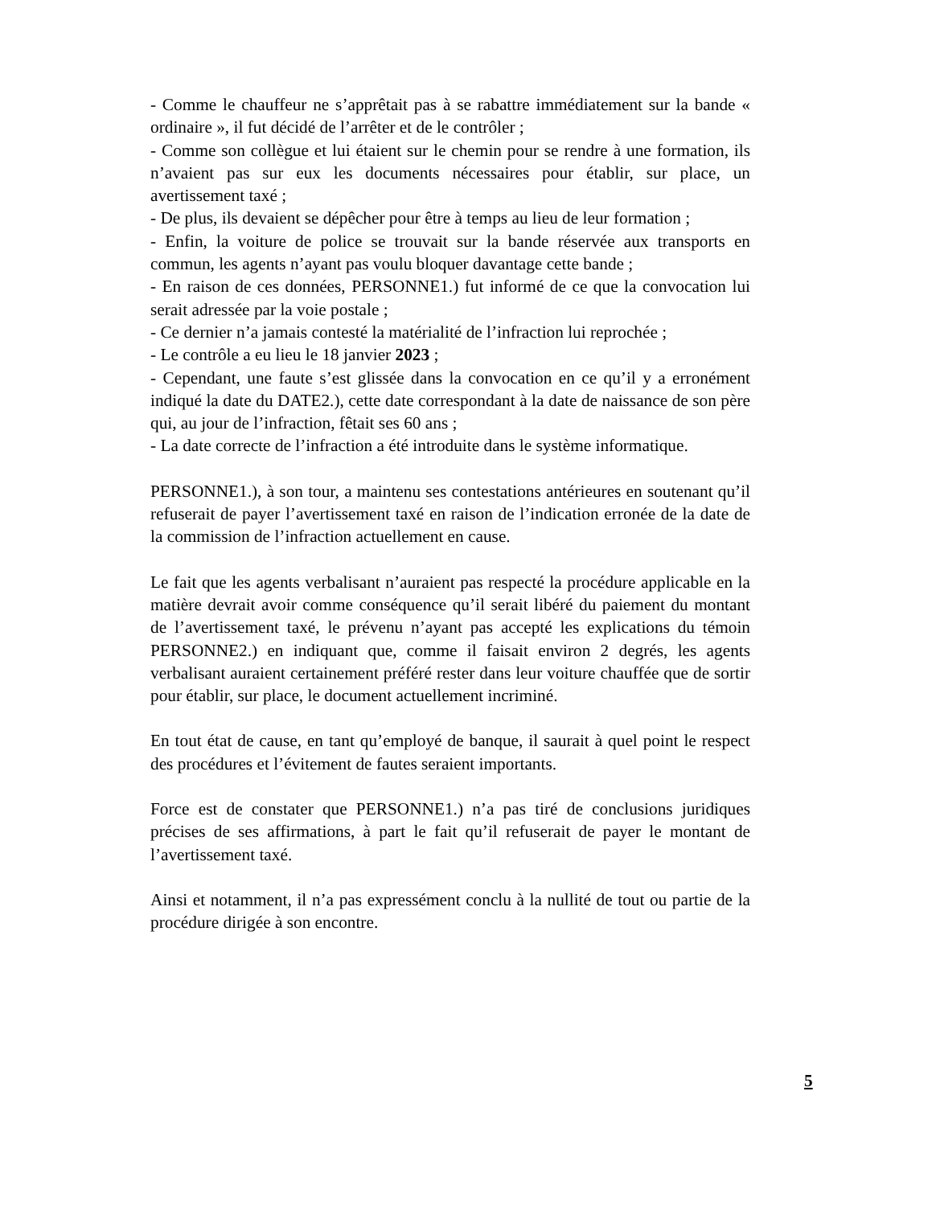- Comme le chauffeur ne s’apprêtait pas à se rabattre immédiatement sur la bande « ordinaire », il fut décidé de l’arrêter et de le contrôler ;
- Comme son collègue et lui étaient sur le chemin pour se rendre à une formation, ils n’avaient pas sur eux les documents nécessaires pour établir, sur place, un avertissement taxé ;
- De plus, ils devaient se dépêcher pour être à temps au lieu de leur formation ;
- Enfin, la voiture de police se trouvait sur la bande réservée aux transports en commun, les agents n’ayant pas voulu bloquer davantage cette bande ;
- En raison de ces données, PERSONNE1.) fut informé de ce que la convocation lui serait adressée par la voie postale ;
- Ce dernier n’a jamais contesté la matérialité de l’infraction lui reprochée ;
- Le contrôle a eu lieu le 18 janvier 2023 ;
- Cependant, une faute s’est glissée dans la convocation en ce qu’il y a erronément indiqué la date du DATE2.), cette date correspondant à la date de naissance de son père qui, au jour de l’infraction, fêtait ses 60 ans ;
- La date correcte de l’infraction a été introduite dans le système informatique.
PERSONNE1.), à son tour, a maintenu ses contestations antérieures en soutenant qu’il refuserait de payer l’avertissement taxé en raison de l’indication erronée de la date de la commission de l’infraction actuellement en cause.
Le fait que les agents verbalisant n’auraient pas respecté la procédure applicable en la matière devrait avoir comme conséquence qu’il serait libéré du paiement du montant de l’avertissement taxé, le prévenu n’ayant pas accepté les explications du témoin PERSONNE2.) en indiquant que, comme il faisait environ 2 degrés, les agents verbalisant auraient certainement préféré rester dans leur voiture chauffée que de sortir pour établir, sur place, le document actuellement incriminé.
En tout état de cause, en tant qu’employé de banque, il saurait à quel point le respect des procédures et l’évitement de fautes seraient importants.
Force est de constater que PERSONNE1.) n’a pas tiré de conclusions juridiques précises de ses affirmations, à part le fait qu’il refuserait de payer le montant de l’avertissement taxé.
Ainsi et notamment, il n’a pas expressément conclu à la nullité de tout ou partie de la procédure dirigée à son encontre.
5